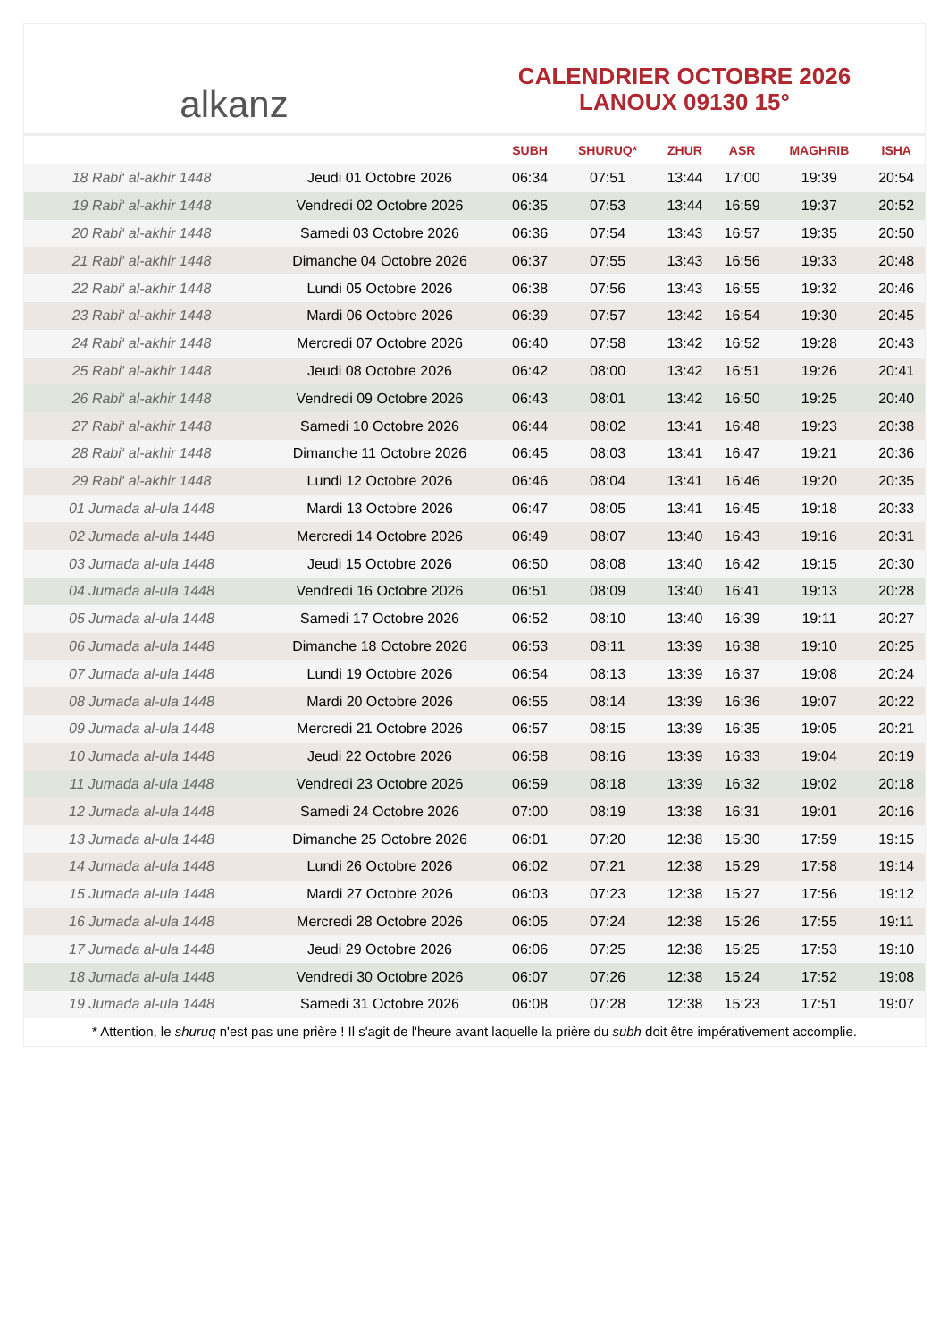alkanz
CALENDRIER OCTOBRE 2026
LANOUX 09130 15°
| | | SUBH | SHURUQ* | ZHUR | ASR | MAGHRIB | ISHA |
| --- | --- | --- | --- | --- | --- | --- | --- |
| 18 Rabi‘ al-akhir 1448 | Jeudi 01 Octobre 2026 | 06:34 | 07:51 | 13:44 | 17:00 | 19:39 | 20:54 |
| 19 Rabi‘ al-akhir 1448 | Vendredi 02 Octobre 2026 | 06:35 | 07:53 | 13:44 | 16:59 | 19:37 | 20:52 |
| 20 Rabi‘ al-akhir 1448 | Samedi 03 Octobre 2026 | 06:36 | 07:54 | 13:43 | 16:57 | 19:35 | 20:50 |
| 21 Rabi‘ al-akhir 1448 | Dimanche 04 Octobre 2026 | 06:37 | 07:55 | 13:43 | 16:56 | 19:33 | 20:48 |
| 22 Rabi‘ al-akhir 1448 | Lundi 05 Octobre 2026 | 06:38 | 07:56 | 13:43 | 16:55 | 19:32 | 20:46 |
| 23 Rabi‘ al-akhir 1448 | Mardi 06 Octobre 2026 | 06:39 | 07:57 | 13:42 | 16:54 | 19:30 | 20:45 |
| 24 Rabi‘ al-akhir 1448 | Mercredi 07 Octobre 2026 | 06:40 | 07:58 | 13:42 | 16:52 | 19:28 | 20:43 |
| 25 Rabi‘ al-akhir 1448 | Jeudi 08 Octobre 2026 | 06:42 | 08:00 | 13:42 | 16:51 | 19:26 | 20:41 |
| 26 Rabi‘ al-akhir 1448 | Vendredi 09 Octobre 2026 | 06:43 | 08:01 | 13:42 | 16:50 | 19:25 | 20:40 |
| 27 Rabi‘ al-akhir 1448 | Samedi 10 Octobre 2026 | 06:44 | 08:02 | 13:41 | 16:48 | 19:23 | 20:38 |
| 28 Rabi‘ al-akhir 1448 | Dimanche 11 Octobre 2026 | 06:45 | 08:03 | 13:41 | 16:47 | 19:21 | 20:36 |
| 29 Rabi‘ al-akhir 1448 | Lundi 12 Octobre 2026 | 06:46 | 08:04 | 13:41 | 16:46 | 19:20 | 20:35 |
| 01 Jumada al-ula 1448 | Mardi 13 Octobre 2026 | 06:47 | 08:05 | 13:41 | 16:45 | 19:18 | 20:33 |
| 02 Jumada al-ula 1448 | Mercredi 14 Octobre 2026 | 06:49 | 08:07 | 13:40 | 16:43 | 19:16 | 20:31 |
| 03 Jumada al-ula 1448 | Jeudi 15 Octobre 2026 | 06:50 | 08:08 | 13:40 | 16:42 | 19:15 | 20:30 |
| 04 Jumada al-ula 1448 | Vendredi 16 Octobre 2026 | 06:51 | 08:09 | 13:40 | 16:41 | 19:13 | 20:28 |
| 05 Jumada al-ula 1448 | Samedi 17 Octobre 2026 | 06:52 | 08:10 | 13:40 | 16:39 | 19:11 | 20:27 |
| 06 Jumada al-ula 1448 | Dimanche 18 Octobre 2026 | 06:53 | 08:11 | 13:39 | 16:38 | 19:10 | 20:25 |
| 07 Jumada al-ula 1448 | Lundi 19 Octobre 2026 | 06:54 | 08:13 | 13:39 | 16:37 | 19:08 | 20:24 |
| 08 Jumada al-ula 1448 | Mardi 20 Octobre 2026 | 06:55 | 08:14 | 13:39 | 16:36 | 19:07 | 20:22 |
| 09 Jumada al-ula 1448 | Mercredi 21 Octobre 2026 | 06:57 | 08:15 | 13:39 | 16:35 | 19:05 | 20:21 |
| 10 Jumada al-ula 1448 | Jeudi 22 Octobre 2026 | 06:58 | 08:16 | 13:39 | 16:33 | 19:04 | 20:19 |
| 11 Jumada al-ula 1448 | Vendredi 23 Octobre 2026 | 06:59 | 08:18 | 13:39 | 16:32 | 19:02 | 20:18 |
| 12 Jumada al-ula 1448 | Samedi 24 Octobre 2026 | 07:00 | 08:19 | 13:38 | 16:31 | 19:01 | 20:16 |
| 13 Jumada al-ula 1448 | Dimanche 25 Octobre 2026 | 06:01 | 07:20 | 12:38 | 15:30 | 17:59 | 19:15 |
| 14 Jumada al-ula 1448 | Lundi 26 Octobre 2026 | 06:02 | 07:21 | 12:38 | 15:29 | 17:58 | 19:14 |
| 15 Jumada al-ula 1448 | Mardi 27 Octobre 2026 | 06:03 | 07:23 | 12:38 | 15:27 | 17:56 | 19:12 |
| 16 Jumada al-ula 1448 | Mercredi 28 Octobre 2026 | 06:05 | 07:24 | 12:38 | 15:26 | 17:55 | 19:11 |
| 17 Jumada al-ula 1448 | Jeudi 29 Octobre 2026 | 06:06 | 07:25 | 12:38 | 15:25 | 17:53 | 19:10 |
| 18 Jumada al-ula 1448 | Vendredi 30 Octobre 2026 | 06:07 | 07:26 | 12:38 | 15:24 | 17:52 | 19:08 |
| 19 Jumada al-ula 1448 | Samedi 31 Octobre 2026 | 06:08 | 07:28 | 12:38 | 15:23 | 17:51 | 19:07 |
* Attention, le shuruq n'est pas une prière ! Il s'agit de l'heure avant laquelle la prière du subh doit être impérativement accomplie.